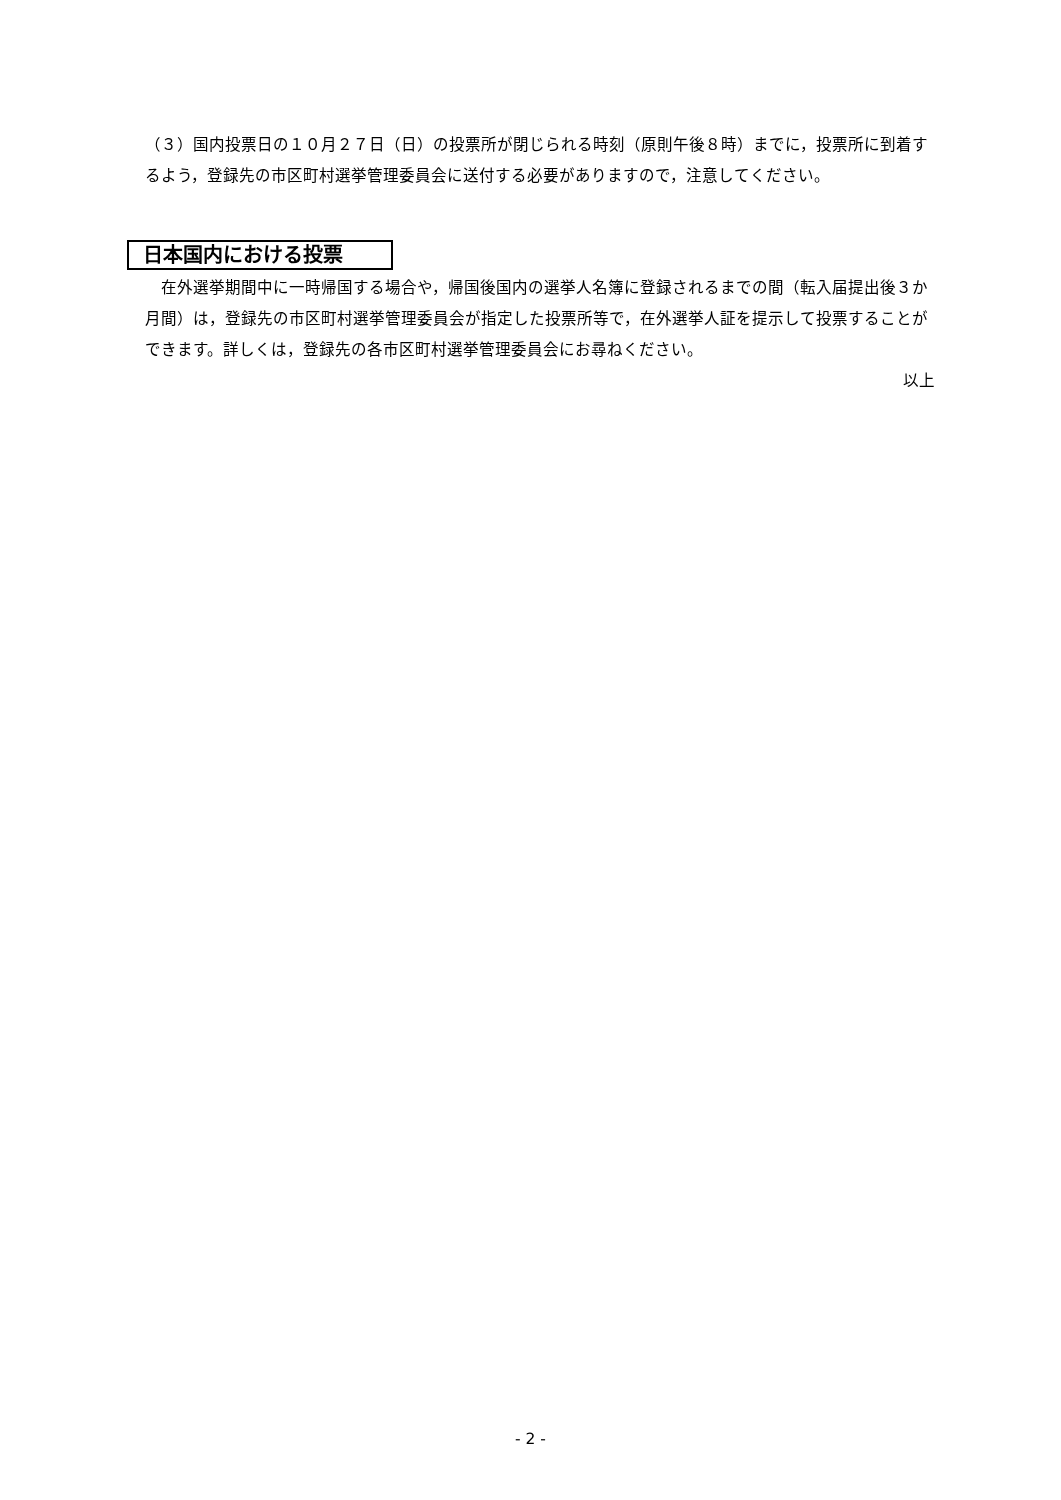（３）国内投票日の１０月２７日（日）の投票所が閉じられる時刻（原則午後８時）までに，投票所に到着するよう，登録先の市区町村選挙管理委員会に送付する必要がありますので，注意してください。
日本国内における投票
在外選挙期間中に一時帰国する場合や，帰国後国内の選挙人名簿に登録されるまでの間（転入届提出後３か月間）は，登録先の市区町村選挙管理委員会が指定した投票所等で，在外選挙人証を提示して投票することができます。詳しくは，登録先の各市区町村選挙管理委員会にお尋ねください。
以上
- 2 -